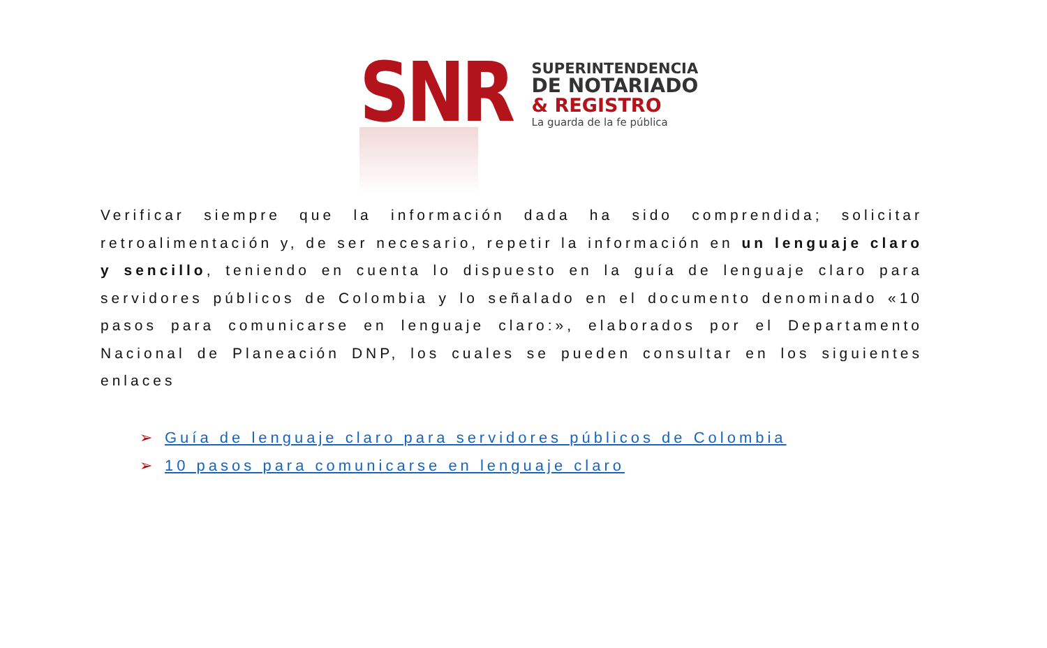SNR
SUPERINTENDENCIA
DE NOTARIADO
& REGISTRO
La guarda de la fe pública
Verificar siempre que la información dada ha sido comprendida; solicitar retroalimentación y, de ser necesario, repetir la información en un lenguaje claro y sencillo, teniendo en cuenta lo dispuesto en la guía de lenguaje claro para servidores públicos de Colombia y lo señalado en el documento denominado «10 pasos para comunicarse en lenguaje claro:», elaborados por el Departamento Nacional de Planeación DNP, los cuales se pueden consultar en los siguientes enlaces
➢ Guía de lenguaje claro para servidores públicos de Colombia
➢ 10 pasos para comunicarse en lenguaje claro